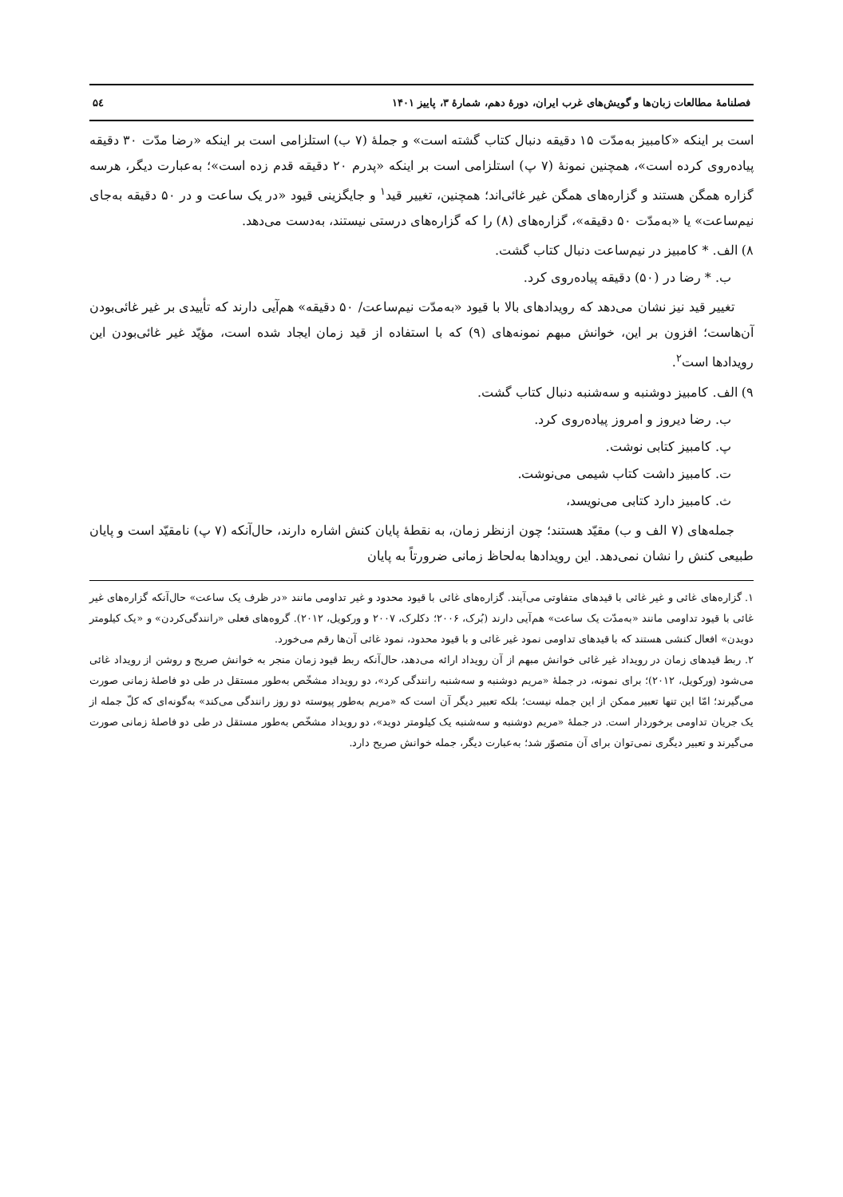فصلنامۀ مطالعات زبان‌ها و گویش‌های غرب ایران، دورۀ دهم، شمارۀ ۳، پاییز ۱۴۰۱ ۵٤
است بر اینکه «کامبیز به‌مدّت ۱۵ دقیقه دنبال کتاب گشته است» و جملۀ (۷ ب) استلزامی است بر اینکه «رضا مدّت ۳۰ دقیقه پیاده‌روی کرده است»، همچنین نمونۀ (۷ پ) استلزامی است بر اینکه «پدرم ۲۰ دقیقه قدم زده است»؛ به‌عبارت دیگر، هرسه گزاره همگن هستند و گزاره‌های همگن غیر غائی‌اند؛ همچنین، تغییر قید<sup>۱</sup> و جایگزینی قیود «در یک ساعت و در ۵۰ دقیقه به‌جای نیم‌ساعت» یا «به‌مدّت ۵۰ دقیقه»، گزاره‌های (۸) را که گزاره‌های درستی نیستند، به‌دست می‌دهد.
۸) الف. * کامبیز در نیم‌ساعت دنبال کتاب گشت.
ب. * رضا در (۵۰) دقیقه پیاده‌روی کرد.
تغییر قید نیز نشان می‌دهد که رویدادهای بالا با قیود «به‌مدّت نیم‌ساعت/ ۵۰ دقیقه» هم‌آیی دارند که تأییدی بر غیر غائی‌بودن آن‌هاست؛ افزون بر این، خوانش مبهم نمونه‌های (۹) که با استفاده از قید زمان ایجاد شده است، مؤیّد غیر غائی‌بودن این رویدادها است<sup>۲</sup>.
۹) الف. کامبیز دوشنبه و سه‌شنبه دنبال کتاب گشت.
ب. رضا دیروز و امروز پیاده‌روی کرد.
پ. کامبیز کتابی نوشت.
ت. کامبیز داشت کتاب شیمی می‌نوشت.
ث. کامبیز دارد کتابی می‌نویسد،
جمله‌های (۷ الف و ب) مقیّد هستند؛ چون ازنظر زمان، به نقطۀ پایان کنش اشاره دارند، حال‌آنکه (۷ پ) نامقیّد است و پایان طبیعی کنش را نشان نمی‌دهد. این رویدادها به‌لحاظ زمانی ضرورتاً به پایان
۱. گزاره‌های غائی و غیر غائی با قیدهای متفاوتی می‌آیند. گزاره‌های غائی با قیود محدود و غیر تداومی مانند «در ظرف یک ساعت» حال‌آنکه گزاره‌های غیر غائی با قیود تداومی مانند «به‌مدّت یک ساعت» هم‌آیی دارند (بُرک، ۲۰۰۶؛ دکلرک، ۲۰۰۷ و ورکویل، ۲۰۱۲). گروه‌های فعلی «رانندگی‌کردن» و «یک کیلومتر دویدن» افعال کنشی هستند که با قیدهای تداومی نمود غیر غائی و با قیود محدود، نمود غائی آن‌ها رقم می‌خورد.
۲. ربط قیدهای زمان در رویداد غیر غائی خوانش مبهم از آن رویداد ارائه می‌دهد، حال‌آنکه ربط قیود زمان منجر به خوانش صریح و روشن از رویداد غائی می‌شود (ورکویل، ۲۰۱۲)؛ برای نمونه، در جملۀ «مریم دوشنبه و سه‌شنبه رانندگی کرد»، دو رویداد مشخّص به‌طور مستقل در طی دو فاصلۀ زمانی صورت می‌گیرند؛ امّا این تنها تعبیر ممکن از این جمله نیست؛ بلکه تعبیر دیگر آن است که «مریم به‌طور پیوسته دو روز رانندگی می‌کند» به‌گونه‌ای که کلّ جمله از یک جریان تداومی برخوردار است. در جملۀ «مریم دوشنبه و سه‌شنبه یک کیلومتر دوید»، دو رویداد مشخّص به‌طور مستقل در طی دو فاصلۀ زمانی صورت می‌گیرند و تعبیر دیگری نمی‌توان برای آن متصوّر شد؛ به‌عبارت دیگر، جمله خوانش صریح دارد.